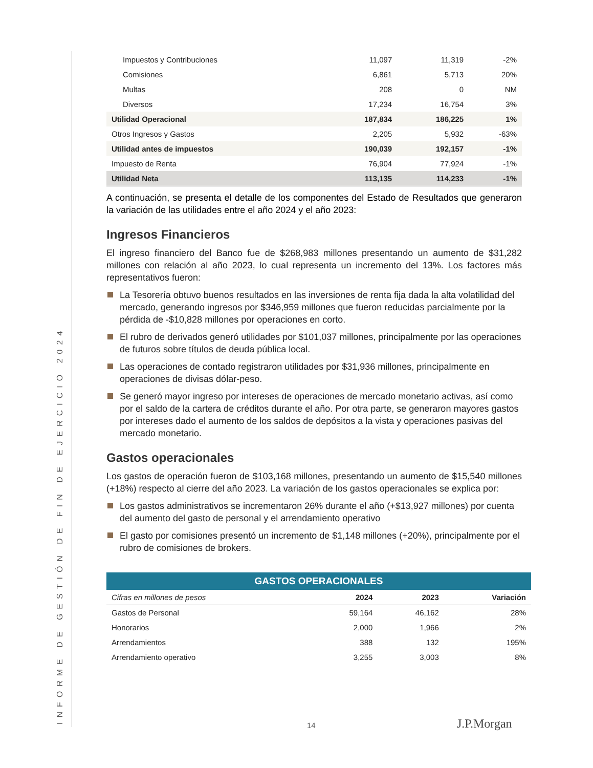INFORME DE GESTIÓN DE FIN DE EJERCICIO 2024
| Impuestos y Contribuciones | 11,097 | 11,319 | -2% |
| Comisiones | 6,861 | 5,713 | 20% |
| Multas | 208 | 0 | NM |
| Diversos | 17,234 | 16,754 | 3% |
| Utilidad Operacional | 187,834 | 186,225 | 1% |
| Otros Ingresos y Gastos | 2,205 | 5,932 | -63% |
| Utilidad antes de impuestos | 190,039 | 192,157 | -1% |
| Impuesto de Renta | 76,904 | 77,924 | -1% |
| Utilidad Neta | 113,135 | 114,233 | -1% |
A continuación, se presenta el detalle de los componentes del Estado de Resultados que generaron la variación de las utilidades entre el año 2024 y el año 2023:
Ingresos Financieros
El ingreso financiero del Banco fue de $268,983 millones presentando un aumento de $31,282 millones con relación al año 2023, lo cual representa un incremento del 13%. Los factores más representativos fueron:
La Tesorería obtuvo buenos resultados en las inversiones de renta fija dada la alta volatilidad del mercado, generando ingresos por $346,959 millones que fueron reducidas parcialmente por la pérdida de -$10,828 millones por operaciones en corto.
El rubro de derivados generó utilidades por $101,037 millones, principalmente por las operaciones de futuros sobre títulos de deuda pública local.
Las operaciones de contado registraron utilidades por $31,936 millones, principalmente en operaciones de divisas dólar-peso.
Se generó mayor ingreso por intereses de operaciones de mercado monetario activas, así como por el saldo de la cartera de créditos durante el año. Por otra parte, se generaron mayores gastos por intereses dado el aumento de los saldos de depósitos a la vista y operaciones pasivas del mercado monetario.
Gastos operacionales
Los gastos de operación fueron de $103,168 millones, presentando un aumento de $15,540 millones (+18%) respecto al cierre del año 2023. La variación de los gastos operacionales se explica por:
Los gastos administrativos se incrementaron 26% durante el año (+$13,927 millones) por cuenta del aumento del gasto de personal y el arrendamiento operativo
El gasto por comisiones presentó un incremento de $1,148 millones (+20%), principalmente por el rubro de comisiones de brokers.
GASTOS OPERACIONALES
| Cifras en millones de pesos | 2024 | 2023 | Variación |
| --- | --- | --- | --- |
| Gastos de Personal | 59,164 | 46,162 | 28% |
| Honorarios | 2,000 | 1,966 | 2% |
| Arrendamientos | 388 | 132 | 195% |
| Arrendamiento operativo | 3,255 | 3,003 | 8% |
14 J.P.Morgan